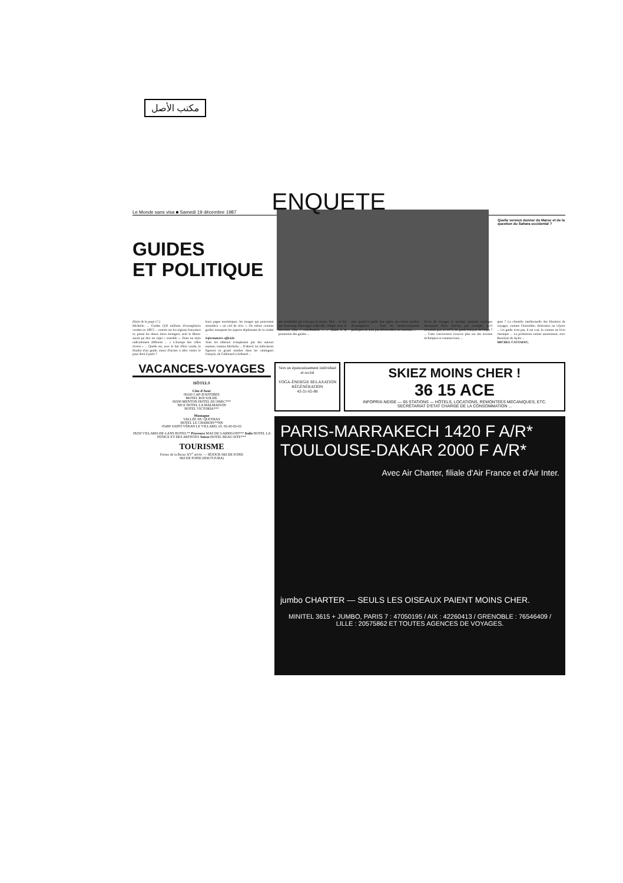مكتب الأصل
Le Monde sans visa ■ Samedi 19 décembre 1987 ENQUETE
GUIDES
ET POLITIQUE
Quelle version donner du Maroc et de la question du Sahara occidental ?
(Suite de la page 17.)
Michelin ... Guides (2,8 millions d'exemplaires vendus en 1987) ... centrés sur les régions françaises et, parmi les douze titres étrangers, seul le Maroc aurait pu être un sujet « sensible ». Dans un style radicalement différent ... « L'Europe des villes rêvées » ... Quelle est, avec le fait d'être vendu, la finalité d'un guide, sinon d'inciter à aller visiter le pays dont il parle ?
leurs pages touristiques, les images qui pourraient assombrir « un ciel de rêve ». De même certains guides masquent les aspects déplaisants de la réalité ...
Informateurs officiels
Tous les éditeurs n'emploient pas des auteurs maison, comme Michelin ... D'abord, les indicateurs figurent en grand nombre dans les catalogues français, de Gallimard à Arthaud ...
une sensibilité qui n'est pas la sienne. Plus ... le fait que beaucoup d'ouvrages collectifs, rédigés sous la direction d'un « coordinateur » ... Quant à la promotion des guides ...
tent, quand le guide leur agrée, un certain nombre d'exemplaires ... Tous les bouleversements politiques ne sont pas défavorables au tourisme ...
livres de voyages et quelque quarante ouvrages disséquant Paris. Sait-on, par exemple, qu'il n'existait pas, en 1975, de guide français du Népal ? ... Cette concurrence s'exerce plus sur des terrains techniques et commerciaux ...
ques ? La clientèle intellectuelle des librairies de voyages, comme l'Astrolabe, Itinéraires ou Ulysse ... Un guide n'est pas, il est vrai, lu comme un livre classique ... La profession estime assurément, avec Roselyne de Ayala ...
MICHEL CASTAING.
VACANCES-VOYAGES
HÔTELS
Côte d'Azur
06160 CAP-D'ANTIBES
MOTEL ROI SOLEIL
06500 MENTON HOTEL DU PARC***
NICE HOTEL LA MALMAISON
HOTEL VICTORIA***
Montagne
VALLÉE DU QUEYRAS
HOTEL LE CHAMOIS**NN
05490 SAINT-VÉRAN LE VILLARD, tél. 92-45-82-02
38250 VILLARD-DE-LANS HOTEL** Provence MAS DE GARRIGON*** Italie HOTEL LA FENICE ET DES ARTISTES Suisse HOTEL BEAU-SITE***
TOURISME
Ferme de la Besse XV<sup>e</sup> siècle — SÉJOUR SKI DE FOND
SKI DE FOND (HAUT-JURA)
Vers un épanouissement individuel et social
YOGA-ÉNERGIE RELAXATION RÉGÉNÉRATION
43-31-65-88
SKIEZ MOINS CHER !
36 15 ACE
INFOPRIX-NEIGE — 65 STATIONS — HÔTELS, LOCATIONS, REMONTÉES MÉCANIQUES, ETC.
SECRÉTARIAT D'ÉTAT CHARGÉ DE LA CONSOMMATION ...
PARIS-MARRAKECH 1420 F A/R*
TOULOUSE-DAKAR 2000 F A/R*
Avec Air Charter, filiale d'Air France et d'Air Inter.
jumbo CHARTER — SEULS LES OISEAUX PAIENT MOINS CHER.
MINITEL 3615 + JUMBO, PARIS 7 : 47050195 / AIX : 42260413 / GRENOBLE : 76546409 / LILLE : 20575862 ET TOUTES AGENCES DE VOYAGES.